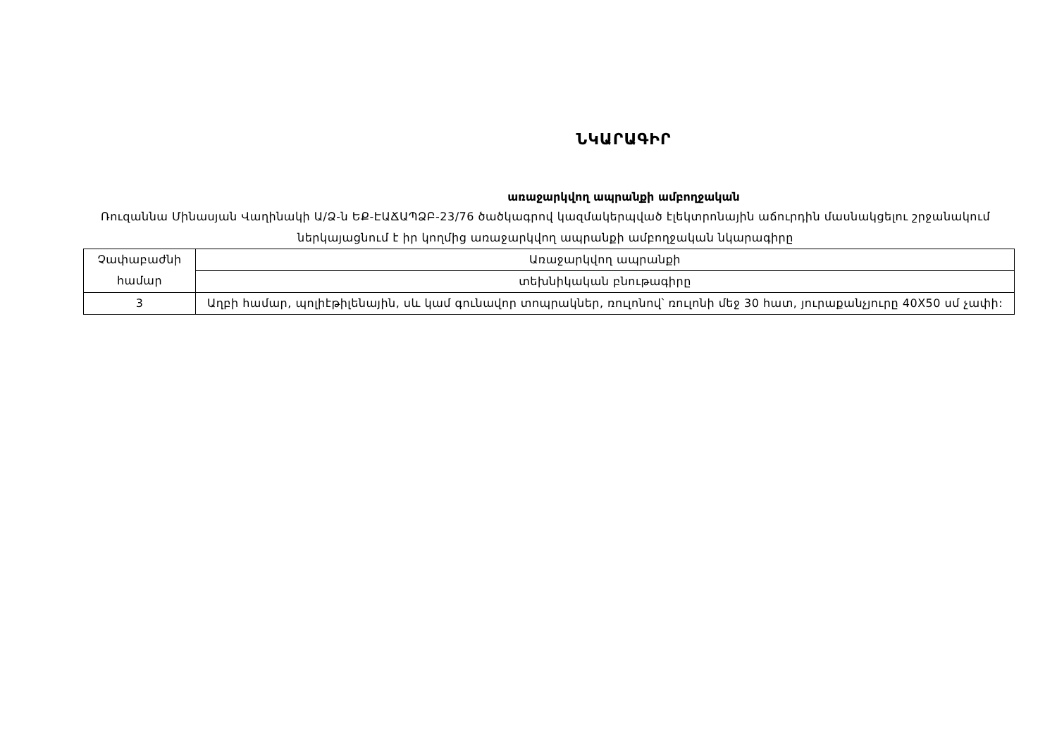ՆԿԱՐԱԳԻՐ
առաջարկվող ապրանքի ամբողջական
Ռուզաննա Մինասյան Վաղինակի Ա/Ձ-ն ԵՔ-ԷԱՃԱՊՁԲ-23/76 ծածկագրով կազմակերպված էլեկտրոնային աճուրդին մասնակցելու շրջանակում ներկայացնում է իր կողմից առաջարկվող ապրանքի ամբողջական նկարագիրը
| Չափաբաժնի համար | Առաջարկվող ապրանքի |
| | տեխնիկական բնութագիրը |
| 3 | Աղբի համար, պոլիէթիլենային, սև կամ գունավոր տոպրակներ, ռուլոնով՝ ռուլոնի մեջ 30 հատ, յուրաքանչյուրը 40X50 սմ չափի: |